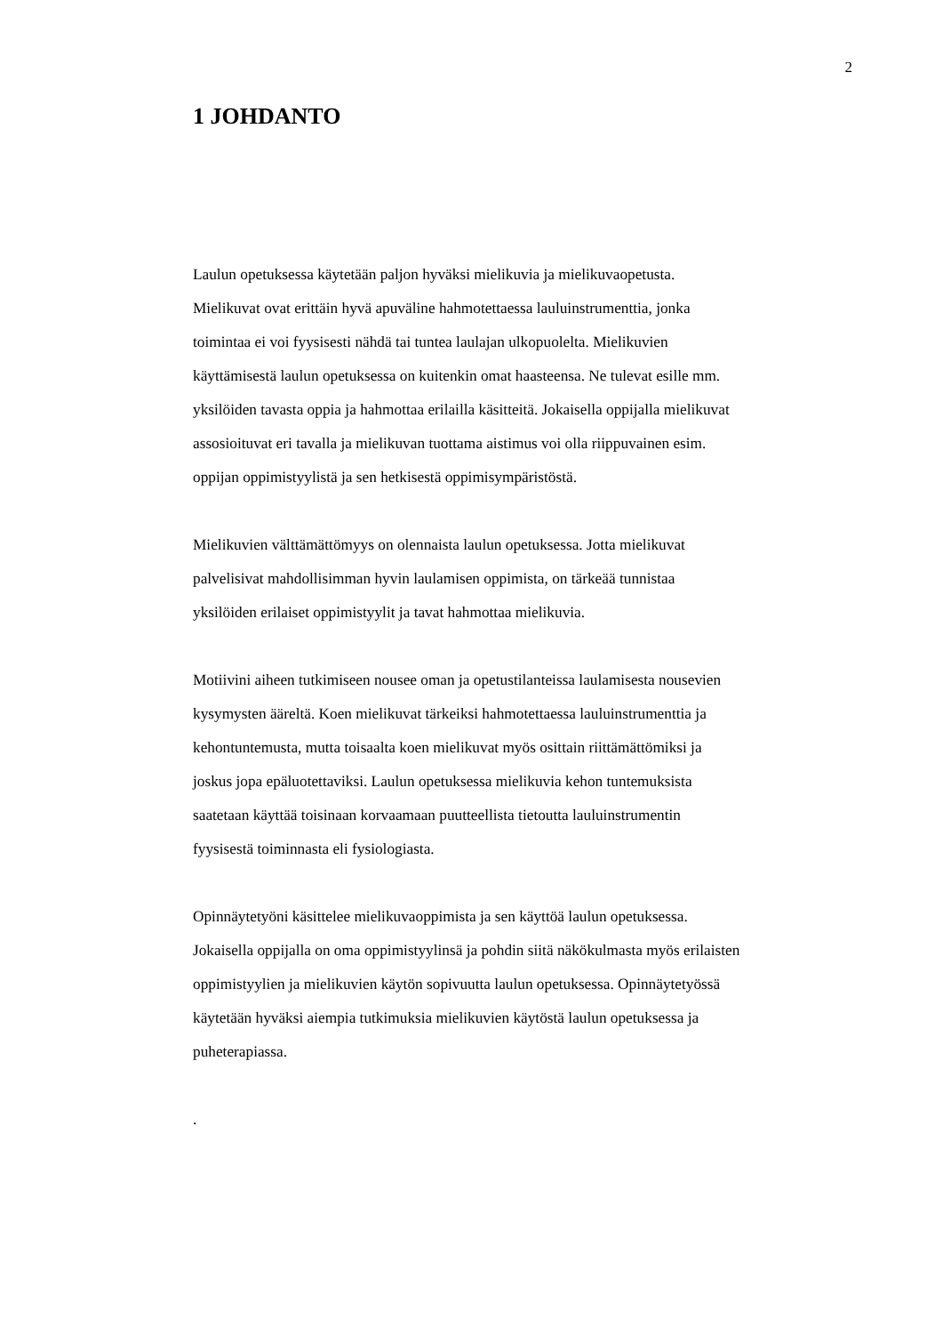2
1 JOHDANTO
Laulun opetuksessa käytetään paljon hyväksi mielikuvia ja mielikuvaopetusta.
Mielikuvat ovat erittäin hyvä apuväline hahmotettaessa lauluinstrumenttia, jonka
toimintaa ei voi fyysisesti nähdä tai tuntea laulajan ulkopuolelta. Mielikuvien
käyttämisestä laulun opetuksessa on kuitenkin omat haasteensa. Ne tulevat esille mm.
yksilöiden tavasta oppia ja hahmottaa erilailla käsitteitä. Jokaisella oppijalla mielikuvat
assosioituvat eri tavalla ja mielikuvan tuottama aistimus voi olla riippuvainen esim.
oppijan oppimistyylistä ja sen hetkisestä oppimisympäristöstä.
Mielikuvien välttämättömyys on olennaista laulun opetuksessa. Jotta mielikuvat
palvelisivat mahdollisimman hyvin laulamisen oppimista, on tärkeää tunnistaa
yksilöiden erilaiset oppimistyylit ja tavat hahmottaa mielikuvia.
Motiivini aiheen tutkimiseen nousee oman ja opetustilanteissa laulamisesta nousevien
kysymysten ääreltä. Koen mielikuvat tärkeiksi hahmotettaessa lauluinstrumenttia ja
kehontuntemusta, mutta toisaalta koen mielikuvat myös osittain riittämättömiksi ja
joskus jopa epäluotettaviksi. Laulun opetuksessa mielikuvia kehon tuntemuksista
saatetaan käyttää toisinaan korvaamaan puutteellista tietoutta lauluinstrumentin
fyysisestä toiminnasta eli fysiologiasta.
Opinnäytetyöni käsittelee mielikuvaoppimista ja sen käyttöä laulun opetuksessa.
Jokaisella oppijalla on oma oppimistyylinsä ja pohdin siitä näkökulmasta myös erilaisten
oppimistyylien ja mielikuvien käytön sopivuutta laulun opetuksessa. Opinnäytetyössä
käytetään hyväksi aiempia tutkimuksia mielikuvien käytöstä laulun opetuksessa ja
puheterapiassa.
.